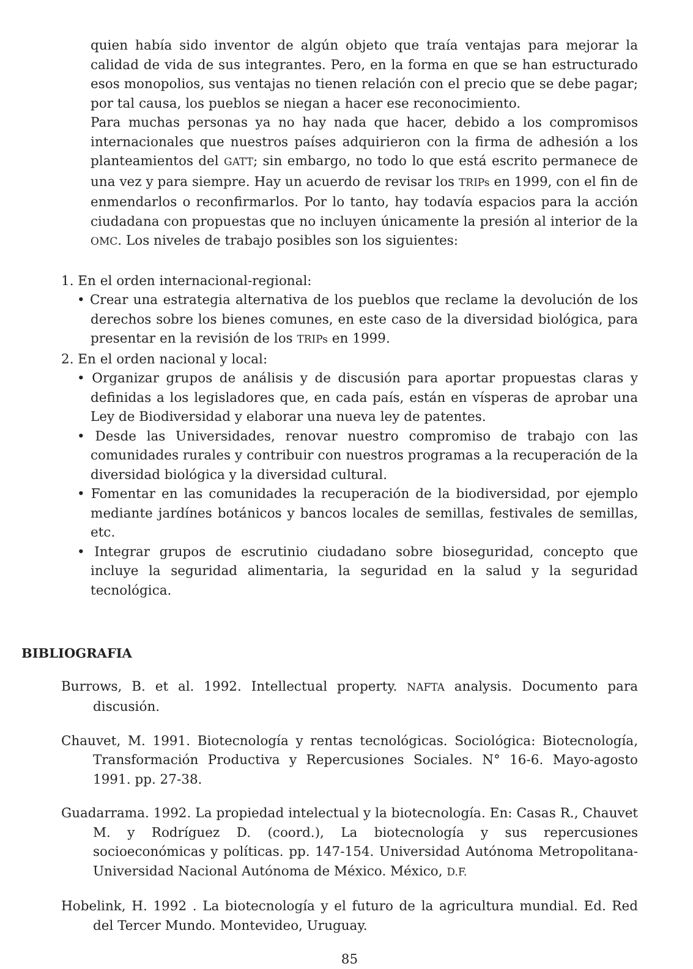quien había sido inventor de algún objeto que traía ventajas para mejorar la calidad de vida de sus integrantes. Pero, en la forma en que se han estructurado esos monopolios, sus ventajas no tienen relación con el precio que se debe pagar; por tal causa, los pueblos se niegan a hacer ese reconocimiento.
Para muchas personas ya no hay nada que hacer, debido a los compromisos internacionales que nuestros países adquirieron con la firma de adhesión a los planteamientos del GATT; sin embargo, no todo lo que está escrito permanece de una vez y para siempre. Hay un acuerdo de revisar los TRIPs en 1999, con el fin de enmendarlos o reconfirmarlos. Por lo tanto, hay todavía espacios para la acción ciudadana con propuestas que no incluyen únicamente la presión al interior de la OMC. Los niveles de trabajo posibles son los siguientes:
1. En el orden internacional-regional:
• Crear una estrategia alternativa de los pueblos que reclame la devolución de los derechos sobre los bienes comunes, en este caso de la diversidad biológica, para presentar en la revisión de los TRIPs en 1999.
2. En el orden nacional y local:
• Organizar grupos de análisis y de discusión para aportar propuestas claras y definidas a los legisladores que, en cada país, están en vísperas de aprobar una Ley de Biodiversidad y elaborar una nueva ley de patentes.
• Desde las Universidades, renovar nuestro compromiso de trabajo con las comunidades rurales y contribuir con nuestros programas a la recuperación de la diversidad biológica y la diversidad cultural.
• Fomentar en las comunidades la recuperación de la biodiversidad, por ejemplo mediante jardínes botánicos y bancos locales de semillas, festivales de semillas, etc.
• Integrar grupos de escrutinio ciudadano sobre bioseguridad, concepto que incluye la seguridad alimentaria, la seguridad en la salud y la seguridad tecnológica.
BIBLIOGRAFIA
Burrows, B. et al. 1992. Intellectual property. NAFTA analysis. Documento para discusión.
Chauvet, M. 1991. Biotecnología y rentas tecnológicas. Sociológica: Biotecnología, Transformación Productiva y Repercusiones Sociales. N° 16-6. Mayo-agosto 1991. pp. 27-38.
Guadarrama. 1992. La propiedad intelectual y la biotecnología. En: Casas R., Chauvet M. y Rodríguez D. (coord.), La biotecnología y sus repercusiones socioeconómicas y políticas. pp. 147-154. Universidad Autónoma Metropolitana-Universidad Nacional Autónoma de México. México, D.F.
Hobelink, H. 1992 . La biotecnología y el futuro de la agricultura mundial. Ed. Red del Tercer Mundo. Montevideo, Uruguay.
85